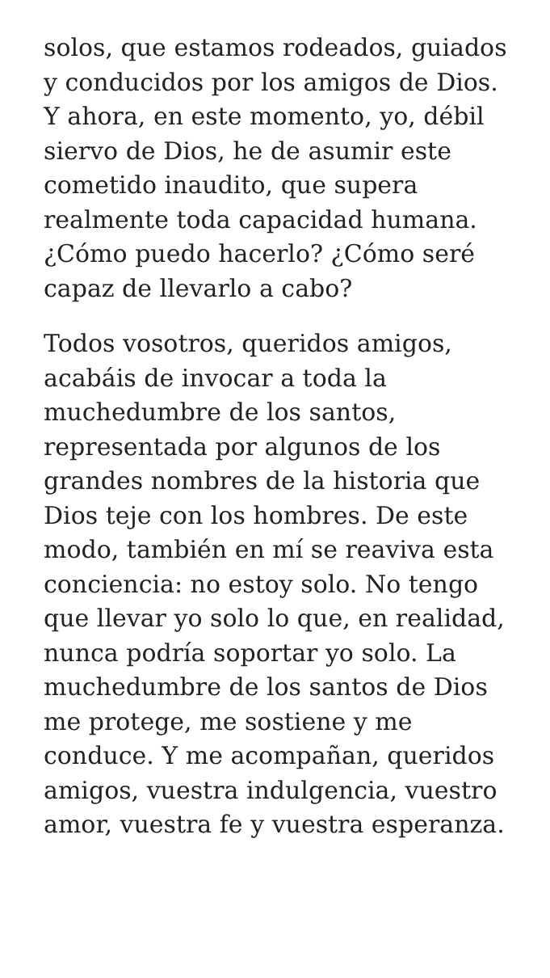solos, que estamos rodeados, guiados y conducidos por los amigos de Dios. Y ahora, en este momento, yo, débil siervo de Dios, he de asumir este cometido inaudito, que supera realmente toda capacidad humana. ¿Cómo puedo hacerlo? ¿Cómo seré capaz de llevarlo a cabo?
Todos vosotros, queridos amigos, acabáis de invocar a toda la muchedumbre de los santos, representada por algunos de los grandes nombres de la historia que Dios teje con los hombres. De este modo, también en mí se reaviva esta conciencia: no estoy solo. No tengo que llevar yo solo lo que, en realidad, nunca podría soportar yo solo. La muchedumbre de los santos de Dios me protege, me sostiene y me conduce. Y me acompañan, queridos amigos, vuestra indulgencia, vuestro amor, vuestra fe y vuestra esperanza.